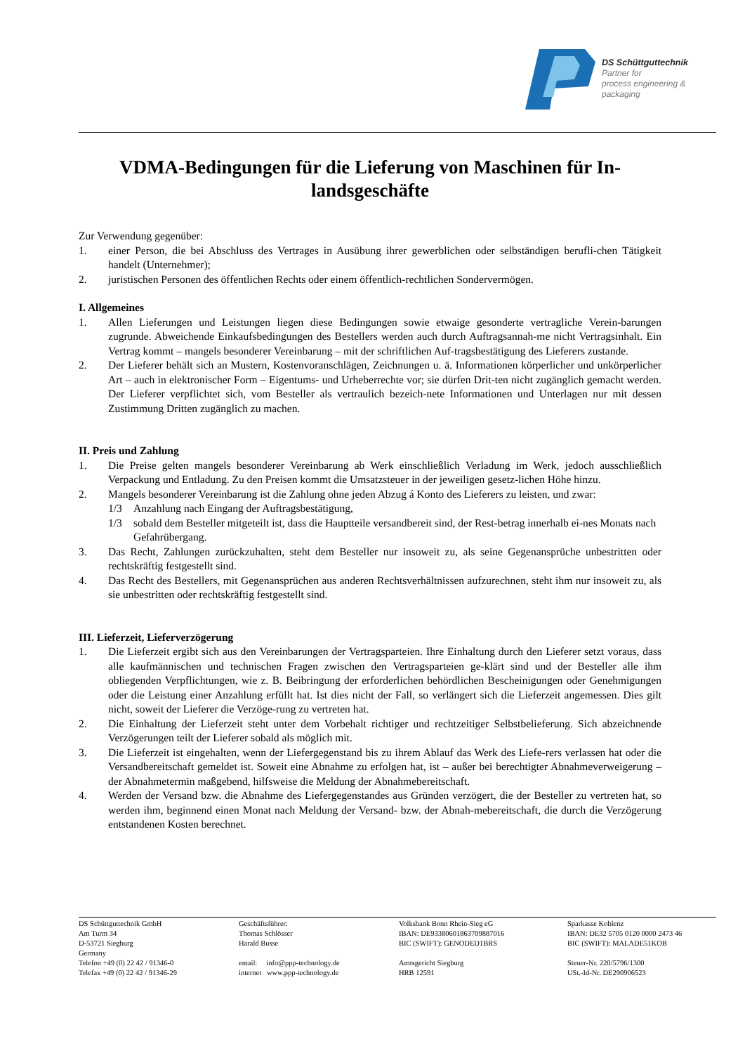DS Schüttguttechnik
Partner for
process engineering &
packaging
VDMA-Bedingungen für die Lieferung von Maschinen für In-
landsgeschäfte
Zur Verwendung gegenüber:
1. einer Person, die bei Abschluss des Vertrages in Ausübung ihrer gewerblichen oder selbständigen berufli-chen Tätigkeit handelt (Unternehmer);
2. juristischen Personen des öffentlichen Rechts oder einem öffentlich-rechtlichen Sondervermögen.
I. Allgemeines
1. Allen Lieferungen und Leistungen liegen diese Bedingungen sowie etwaige gesonderte vertragliche Verein-barungen zugrunde. Abweichende Einkaufsbedingungen des Bestellers werden auch durch Auftragsannah-me nicht Vertragsinhalt. Ein Vertrag kommt – mangels besonderer Vereinbarung – mit der schriftlichen Auf-tragsbestätigung des Lieferers zustande.
2. Der Lieferer behält sich an Mustern, Kostenvoranschlägen, Zeichnungen u. ä. Informationen körperlicher und unkörperlicher Art – auch in elektronischer Form – Eigentums- und Urheberrechte vor; sie dürfen Drit-ten nicht zugänglich gemacht werden. Der Lieferer verpflichtet sich, vom Besteller als vertraulich bezeich-nete Informationen und Unterlagen nur mit dessen Zustimmung Dritten zugänglich zu machen.
II. Preis und Zahlung
1. Die Preise gelten mangels besonderer Vereinbarung ab Werk einschließlich Verladung im Werk, jedoch ausschließlich Verpackung und Entladung. Zu den Preisen kommt die Umsatzsteuer in der jeweiligen gesetz-lichen Höhe hinzu.
2. Mangels besonderer Vereinbarung ist die Zahlung ohne jeden Abzug á Konto des Lieferers zu leisten, und zwar:
1/3 Anzahlung nach Eingang der Auftragsbestätigung,
1/3 sobald dem Besteller mitgeteilt ist, dass die Hauptteile versandbereit sind, der Rest-betrag innerhalb ei-nes Monats nach Gefahrübergang.
3. Das Recht, Zahlungen zurückzuhalten, steht dem Besteller nur insoweit zu, als seine Gegenansprüche unbestritten oder rechtskräftig festgestellt sind.
4. Das Recht des Bestellers, mit Gegenansprüchen aus anderen Rechtsverhältnissen aufzurechnen, steht ihm nur insoweit zu, als sie unbestritten oder rechtskräftig festgestellt sind.
III. Lieferzeit, Lieferverzögerung
1. Die Lieferzeit ergibt sich aus den Vereinbarungen der Vertragsparteien. Ihre Einhaltung durch den Lieferer setzt voraus, dass alle kaufmännischen und technischen Fragen zwischen den Vertragsparteien ge-klärt sind und der Besteller alle ihm obliegenden Verpflichtungen, wie z. B. Beibringung der erforderlichen behördlichen Bescheinigungen oder Genehmigungen oder die Leistung einer Anzahlung erfüllt hat. Ist dies nicht der Fall, so verlängert sich die Lieferzeit angemessen. Dies gilt nicht, soweit der Lieferer die Verzöge-rung zu vertreten hat.
2. Die Einhaltung der Lieferzeit steht unter dem Vorbehalt richtiger und rechtzeitiger Selbstbelieferung. Sich abzeichnende Verzögerungen teilt der Lieferer sobald als möglich mit.
3. Die Lieferzeit ist eingehalten, wenn der Liefergegenstand bis zu ihrem Ablauf das Werk des Liefe-rers verlassen hat oder die Versandbereitschaft gemeldet ist. Soweit eine Abnahme zu erfolgen hat, ist – außer bei berechtigter Abnahmeverweigerung – der Abnahmetermin maßgebend, hilfsweise die Meldung der Abnahmebereitschaft.
4. Werden der Versand bzw. die Abnahme des Liefergegenstandes aus Gründen verzögert, die der Besteller zu vertreten hat, so werden ihm, beginnend einen Monat nach Meldung der Versand- bzw. der Abnah-mebereitschaft, die durch die Verzögerung entstandenen Kosten berechnet.
DS Schüttguttechnik GmbH
Am Turm 34
D-53721 Siegburg
Germany
Telefon +49 (0) 22 42 / 91346-0
Telefax +49 (0) 22 42 / 91346-29
Geschäftsführer:
Thomas Schlösser
Harald Busse
email: info@ppp-technology.de
internet www.ppp-technology.de
Volksbank Bonn Rhein-Sieg eG
IBAN: DE93380601863709887016
BIC (SWIFT): GENODED1BRS
Amtsgericht Siegburg
HRB 12591
Sparkasse Koblenz
IBAN: DE32 5705 0120 0000 2473 46
BIC (SWIFT): MALADE51KOB
Steuer-Nr. 220/5796/1300
USt.-Id-Nr. DE290906523